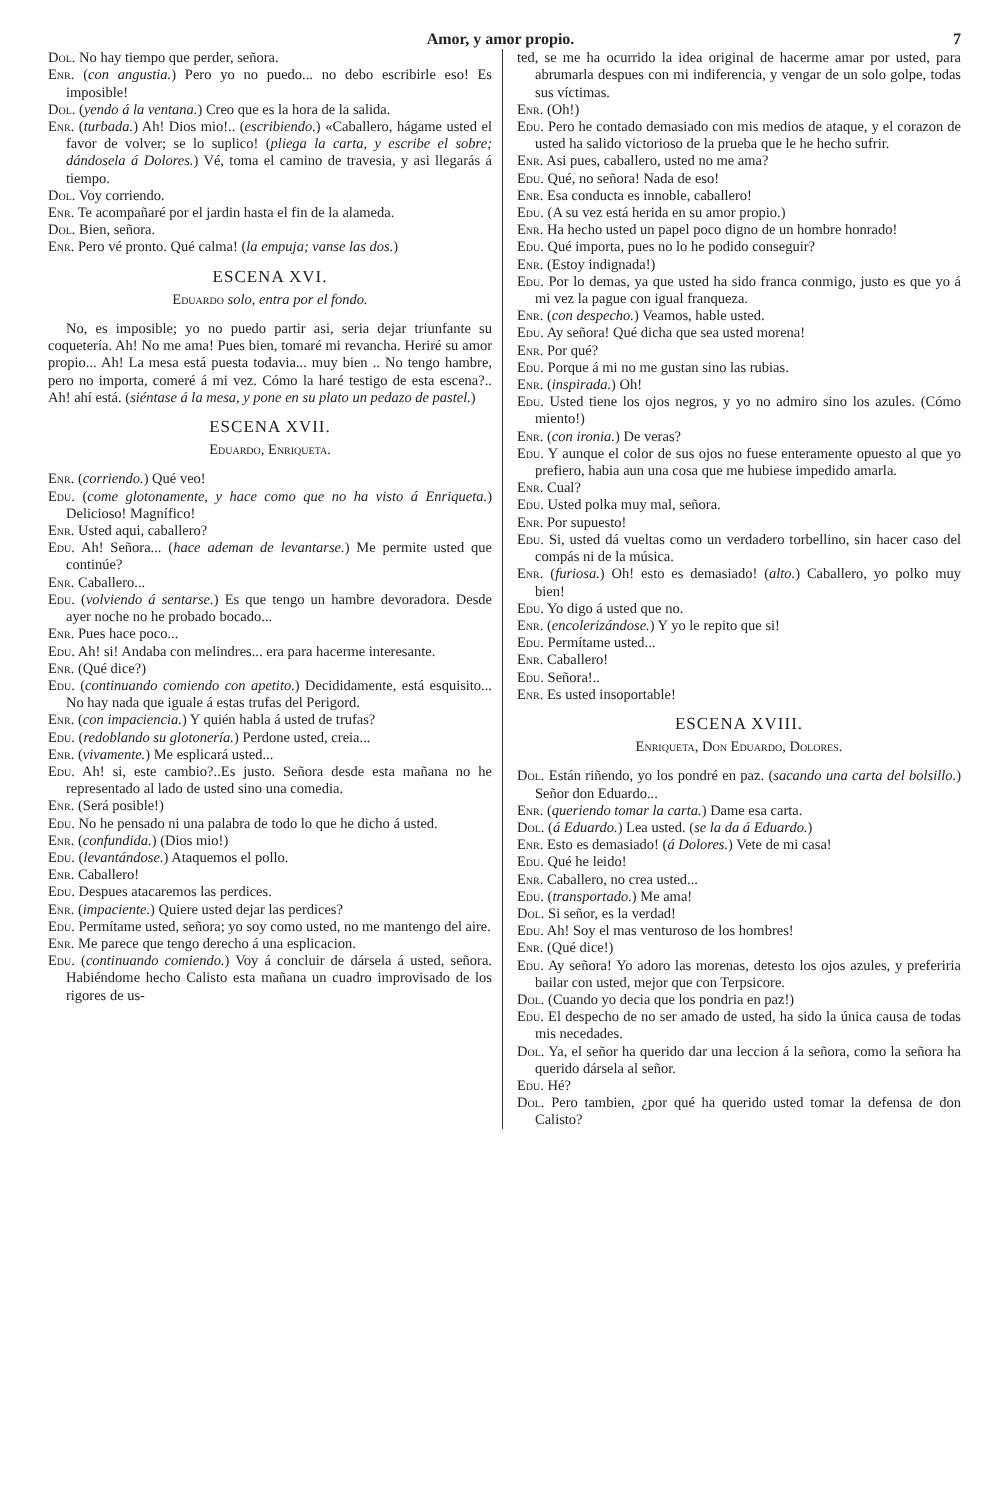Amor, y amor propio. 7
Dol. No hay tiempo que perder, señora.
Enr. (con angustia.) Pero yo no puedo... no debo escribirle eso! Es imposible!
Dol. (yendo á la ventana.) Creo que es la hora de la salida.
Enr. (turbada.) Ah! Dios mio!.. (escribiendo.) «Caballero, hágame usted el favor de volver; se lo suplico! (pliega la carta, y escribe el sobre; dándosela á Dolores.) Vé, toma el camino de travesia, y asi llegarás á tiempo.
Dol. Voy corriendo.
Enr. Te acompañaré por el jardin hasta el fin de la alameda.
Dol. Bien, señora.
Enr. Pero vé pronto. Qué calma! (la empuja; vanse las dos.)
ESCENA XVI.
Eduardo solo, entra por el fondo.
No, es imposible; yo no puedo partir asi, seria dejar triunfante su coquetería. Ah! No me ama! Pues bien, tomaré mi revancha. Heriré su amor propio... Ah! La mesa está puesta todavia... muy bien .. No tengo hambre, pero no importa, comeré á mi vez. Cómo la haré testigo de esta escena?.. Ah! ahí está. (siéntase á la mesa, y pone en su plato un pedazo de pastel.)
ESCENA XVII.
Eduardo, Enriqueta.
Enr. (corriendo.) Qué veo!
Edu. (come glotonamente, y hace como que no ha visto á Enriqueta.) Delicioso! Magnífico!
Enr. Usted aqui, caballero?
Edu. Ah! Señora... (hace ademan de levantarse.) Me permite usted que continúe?
Enr. Caballero...
Edu. (volviendo á sentarse.) Es que tengo un hambre devoradora. Desde ayer noche no he probado bocado...
Enr. Pues hace poco...
Edu. Ah! si! Andaba con melindres... era para hacerme interesante.
Enr. (Qué dice?)
Edu. (continuando comiendo con apetito.) Decididamente, está esquisito... No hay nada que iguale á estas trufas del Perigord.
Enr. (con impaciencia.) Y quién habla á usted de trufas?
Edu. (redoblando su glotonería.) Perdone usted, creia...
Enr. (vivamente.) Me esplicará usted...
Edu. Ah! si, este cambio?..Es justo. Señora desde esta mañana no he representado al lado de usted sino una comedia.
Enr. (Será posible!)
Edu. No he pensado ni una palabra de todo lo que he dicho á usted.
Enr. (confundida.) (Dios mio!)
Edu. (levantándose.) Ataquemos el pollo.
Enr. Caballero!
Edu. Despues atacaremos las perdices.
Enr. (impaciente.) Quiere usted dejar las perdices?
Edu. Permítame usted, señora; yo soy como usted, no me mantengo del aire.
Enr. Me parece que tengo derecho á una esplicacion.
Edu. (continuando comiendo.) Voy á concluir de dársela á usted, señora. Habiéndome hecho Calisto esta mañana un cuadro improvisado de los rigores de us-
ted, se me ha ocurrido la idea original de hacerme amar por usted, para abrumarla despues con mi indiferencia, y vengar de un solo golpe, todas sus víctimas.
Enr. (Oh!)
Edu. Pero he contado demasiado con mis medios de ataque, y el corazon de usted ha salido victorioso de la prueba que le he hecho sufrir.
Enr. Asi pues, caballero, usted no me ama?
Edu. Qué, no señora! Nada de eso!
Enr. Esa conducta es innoble, caballero!
Edu. (A su vez está herida en su amor propio.)
Enr. Ha hecho usted un papel poco digno de un hombre honrado!
Edu. Qué importa, pues no lo he podido conseguir?
Enr. (Estoy indignada!)
Edu. Por lo demas, ya que usted ha sido franca conmigo, justo es que yo á mi vez la pague con igual franqueza.
Enr. (con despecho.) Veamos, hable usted.
Edu. Ay señora! Qué dicha que sea usted morena!
Enr. Por qué?
Edu. Porque á mi no me gustan sino las rubias.
Enr. (inspirada.) Oh!
Edu. Usted tiene los ojos negros, y yo no admiro sino los azules. (Cómo miento!)
Enr. (con ironia.) De veras?
Edu. Y aunque el color de sus ojos no fuese enteramente opuesto al que yo prefiero, habia aun una cosa que me hubiese impedido amarla.
Enr. Cual?
Edu. Usted polka muy mal, señora.
Enr. Por supuesto!
Edu. Si, usted dá vueltas como un verdadero torbellino, sin hacer caso del compás ni de la música.
Enr. (furiosa.) Oh! esto es demasiado! (alto.) Caballero, yo polko muy bien!
Edu. Yo digo á usted que no.
Enr. (encolerizándose.) Y yo le repito que si!
Edu. Permítame usted...
Enr. Caballero!
Edu. Señora!..
Enr. Es usted insoportable!
ESCENA XVIII.
Enriqueta, Don Eduardo, Dolores.
Dol. Están riñendo, yo los pondré en paz. (sacando una carta del bolsillo.) Señor don Eduardo...
Enr. (queriendo tomar la carta.) Dame esa carta.
Dol. (á Eduardo.) Lea usted. (se la da á Eduardo.)
Enr. Esto es demasiado! (á Dolores.) Vete de mi casa!
Edu. Qué he leido!
Enr. Caballero, no crea usted...
Edu. (transportado.) Me ama!
Dol. Si señor, es la verdad!
Edu. Ah! Soy el mas venturoso de los hombres!
Enr. (Qué dice!)
Edu. Ay señora! Yo adoro las morenas, detesto los ojos azules, y preferiria bailar con usted, mejor que con Terpsicore.
Dol. (Cuando yo decia que los pondria en paz!)
Edu. El despecho de no ser amado de usted, ha sido la única causa de todas mis necedades.
Dol. Ya, el señor ha querido dar una leccion á la señora, como la señora ha querido dársela al señor.
Edu. Hé?
Dol. Pero tambien, ¿por qué ha querido usted tomar la defensa de don Calisto?